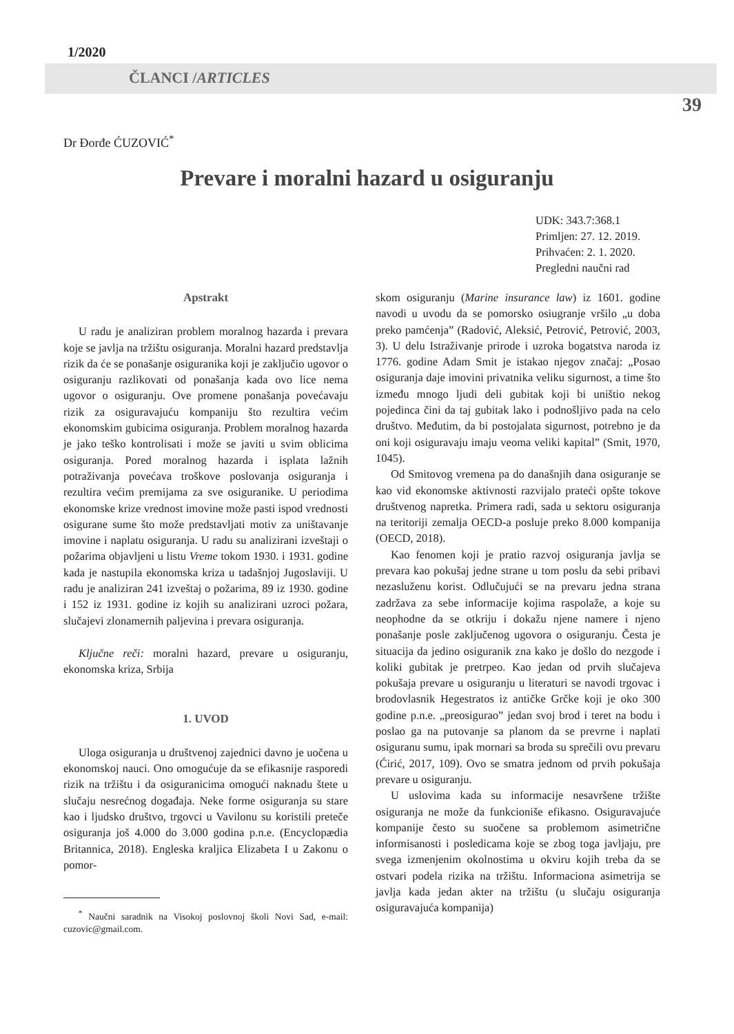1/2020
ČLANCI /ARTICLES
39
Dr Đorđe ĆUZOVIĆ<sup>*</sup>
Prevare i moralni hazard u osiguranju
UDK: 343.7:368.1
Primljen: 27. 12. 2019.
Prihvaćen: 2. 1. 2020.
Pregledni naučni rad
Apstrakt
U radu je analiziran problem moralnog hazarda i prevara koje se javlja na tržištu osiguranja. Moralni hazard predstavlja rizik da će se ponašanje osiguranika koji je zaključio ugovor o osiguranju razlikovati od ponašanja kada ovo lice nema ugovor o osiguranju. Ove promene ponašanja povećavaju rizik za osiguravajuću kompaniju što rezultira većim ekonomskim gubicima osiguranja. Problem moralnog hazarda je jako teško kontrolisati i može se javiti u svim oblicima osiguranja. Pored moralnog hazarda i isplata lažnih potraživanja povećava troškove poslovanja osiguranja i rezultira većim premijama za sve osiguranike. U periodima ekonomske krize vrednost imovine može pasti ispod vrednosti osigurane sume što može predstavljati motiv za uništavanje imovine i naplatu osiguranja. U radu su analizirani izveštaji o požarima objavljeni u listu Vreme tokom 1930. i 1931. godine kada je nastupila ekonomska kriza u tadašnjoj Jugoslaviji. U radu je analiziran 241 izveštaj o požarima, 89 iz 1930. godine i 152 iz 1931. godine iz kojih su analizirani uzroci požara, slučajevi zlonamernih paljevina i prevara osiguranja.
Ključne reči: moralni hazard, prevare u osiguranju, ekonomska kriza, Srbija
1. UVOD
Uloga osiguranja u društvenoj zajednici davno je uočena u ekonomskoj nauci. Ono omogućuje da se efikasnije rasporedi rizik na tržištu i da osiguranicima omogući naknadu štete u slučaju nesrećnog događaja. Neke forme osiguranja su stare kao i ljudsko društvo, trgovci u Vavilonu su koristili preteče osiguranja još 4.000 do 3.000 godina p.n.e. (Encyclopædia Britannica, 2018). Engleska kraljica Elizabeta I u Zakonu o pomor-
<sup>*</sup> Naučni saradnik na Visokoj poslovnoj školi Novi Sad, e-mail: cuzovic@gmail.com.
skom osiguranju (Marine insurance law) iz 1601. godine navodi u uvodu da se pomorsko osiugranje vršilo „u doba preko pamćenja” (Radović, Aleksić, Petrović, Petrović, 2003, 3). U delu Istraživanje prirode i uzroka bogatstva naroda iz 1776. godine Adam Smit je istakao njegov značaj: „Posao osiguranja daje imovini privatnika veliku sigurnost, a time što između mnogo ljudi deli gubitak koji bi uništio nekog pojedinca čini da taj gubitak lako i podnošljivo pada na celo društvo. Međutim, da bi postojalata sigurnost, potrebno je da oni koji osiguravaju imaju veoma veliki kapital” (Smit, 1970, 1045).
Od Smitovog vremena pa do današnjih dana osiguranje se kao vid ekonomske aktivnosti razvijalo prateći opšte tokove društvenog napretka. Primera radi, sada u sektoru osiguranja na teritoriji zemalja OECD-a posluje preko 8.000 kompanija (OECD, 2018).
Kao fenomen koji je pratio razvoj osiguranja javlja se prevara kao pokušaj jedne strane u tom poslu da sebi pribavi nezasluženu korist. Odlučujući se na prevaru jedna strana zadržava za sebe informacije kojima raspolaže, a koje su neophodne da se otkriju i dokažu njene namere i njeno ponašanje posle zaključenog ugovora o osiguranju. Česta je situacija da jedino osiguranik zna kako je došlo do nezgode i koliki gubitak je pretrpeo. Kao jedan od prvih slučajeva pokušaja prevare u osiguranju u literaturi se navodi trgovac i brodovlasnik Hegestratos iz antičke Grčke koji je oko 300 godine p.n.e. „preosigurao” jedan svoj brod i teret na bodu i poslao ga na putovanje sa planom da se prevrne i naplati osiguranu sumu, ipak mornari sa broda su sprečili ovu prevaru (Ćirić, 2017, 109). Ovo se smatra jednom od prvih pokušaja prevare u osiguranju.
U uslovima kada su informacije nesavršene tržište osiguranja ne može da funkcioniše efikasno. Osiguravajuće kompanije često su suočene sa problemom asimetrične informisanosti i posledicama koje se zbog toga javljaju, pre svega izmenjenim okolnostima u okviru kojih treba da se ostvari podela rizika na tržištu. Informaciona asimetrija se javlja kada jedan akter na tržištu (u slučaju osiguranja osiguravajuća kompanija)